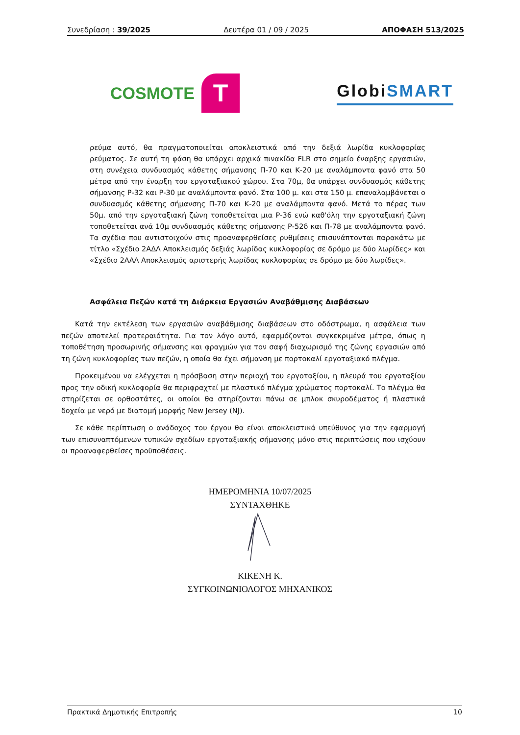Συνεδρίαση : 39/2025 Δευτέρα 01 / 09 / 2025 ΑΠΟΦΑΣΗ 513/2025
COSMOTE
T
GlobiSMART
ρεύμα αυτό, θα πραγματοποιείται αποκλειστικά από την δεξιά λωρίδα κυκλοφορίας ρεύματος. Σε αυτή τη φάση θα υπάρχει αρχικά πινακίδα FLR στο σημείο έναρξης εργασιών, στη συνέχεια συνδυασμός κάθετης σήμανσης Π-70 και Κ-20 με αναλάμποντα φανό στα 50 μέτρα από την έναρξη του εργοταξιακού χώρου. Στα 70μ, θα υπάρχει συνδυασμός κάθετης σήμανσης Ρ-32 και Ρ-30 με αναλάμποντα φανό. Στα 100 μ. και στα 150 μ. επαναλαμβάνεται ο συνδυασμός κάθετης σήμανσης Π-70 και Κ-20 με αναλάμποντα φανό. Μετά το πέρας των 50μ. από την εργοταξιακή ζώνη τοποθετείται μια Ρ-36 ενώ καθ'όλη την εργοταξιακή ζώνη τοποθετείται ανά 10μ συνδυασμός κάθετης σήμανσης Ρ-52δ και Π-78 με αναλάμποντα φανό. Τα σχέδια που αντιστοιχούν στις προαναφερθείσες ρυθμίσεις επισυνάπτονται παρακάτω με τίτλο «Σχέδιο 2ΑΔΛ Αποκλεισμός δεξιάς λωρίδας κυκλοφορίας σε δρόμο με δύο λωρίδες» και «Σχέδιο 2ΑΑΛ Αποκλεισμός αριστερής λωρίδας κυκλοφορίας σε δρόμο με δύο λωρίδες».
Ασφάλεια Πεζών κατά τη Διάρκεια Εργασιών Αναβάθμισης Διαβάσεων
Κατά την εκτέλεση των εργασιών αναβάθμισης διαβάσεων στο οδόστρωμα, η ασφάλεια των πεζών αποτελεί προτεραιότητα. Για τον λόγο αυτό, εφαρμόζονται συγκεκριμένα μέτρα, όπως η τοποθέτηση προσωρινής σήμανσης και φραγμών για τον σαφή διαχωρισμό της ζώνης εργασιών από τη ζώνη κυκλοφορίας των πεζών, η οποία θα έχει σήμανση με πορτοκαλί εργοταξιακό πλέγμα.
Προκειμένου να ελέγχεται η πρόσβαση στην περιοχή του εργοταξίου, η πλευρά του εργοταξίου προς την οδική κυκλοφορία θα περιφραχτεί με πλαστικό πλέγμα χρώματος πορτοκαλί. Το πλέγμα θα στηρίζεται σε ορθοστάτες, οι οποίοι θα στηρίζονται πάνω σε μπλοκ σκυροδέματος ή πλαστικά δοχεία με νερό με διατομή μορφής New Jersey (NJ).
Σε κάθε περίπτωση ο ανάδοχος του έργου θα είναι αποκλειστικά υπεύθυνος για την εφαρμογή των επισυναπτόμενων τυπικών σχεδίων εργοταξιακής σήμανσης μόνο στις περιπτώσεις που ισχύουν οι προαναφερθείσες προϋποθέσεις.
ΗΜΕΡΟΜΗΝΙΑ 10/07/2025
ΣΥΝΤΑΧΘΗΚΕ
ΚΙΚΕΝΗ Κ.
ΣΥΓΚΟΙΝΩΝΙΟΛΟΓΟΣ ΜΗΧΑΝΙΚΟΣ
Πρακτικά Δημοτικής Επιτροπής 10